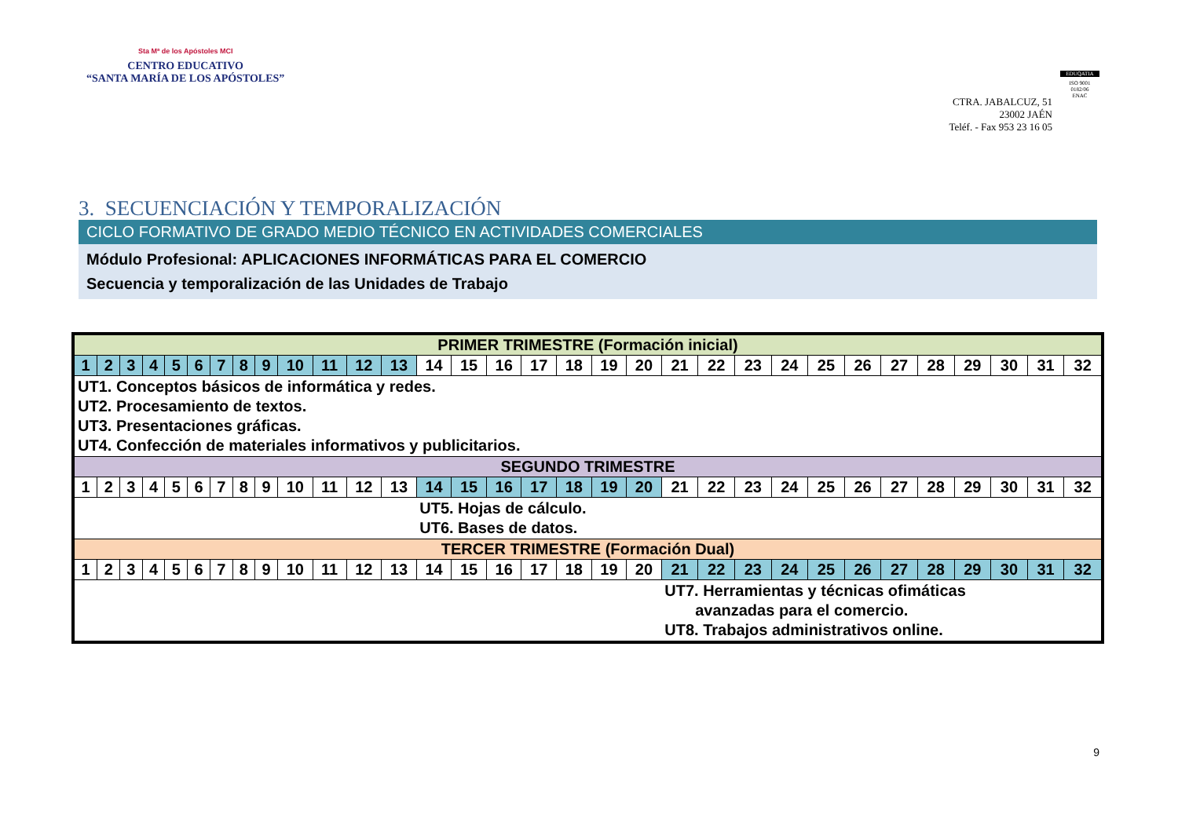Sta Mª de los Apóstoles MCI
CENTRO EDUCATIVO
“SANTA MARÍA DE LOS APÓSTOLES”
CTRA. JABALCUZ, 51
23002 JAÉN
Teléf. - Fax 953 23 16 05
EDUQATIA
ISO 9001
0182/06
ENAC
3. SECUENCIACIÓN Y TEMPORALIZACIÓN
CICLO FORMATIVO DE GRADO MEDIO TÉCNICO EN ACTIVIDADES COMERCIALES
Módulo Profesional: APLICACIONES INFORMÁTICAS PARA EL COMERCIO
Secuencia y temporalización de las Unidades de Trabajo
| PRIMER TRIMESTRE (Formación inicial) | | | | | | | | | | | | | | | | | | | | | | | | | | | | | | | |
| 1 | 2 | 3 | 4 | 5 | 6 | 7 | 8 | 9 | 10 | 11 | 12 | 13 | 14 | 15 | 16 | 17 | 18 | 19 | 20 | 21 | 22 | 23 | 24 | 25 | 26 | 27 | 28 | 29 | 30 | 31 | 32 |
| UT1. Conceptos básicos de informática y redes. UT2. Procesamiento de textos. UT3. Presentaciones gráficas. UT4. Confección de materiales informativos y publicitarios. | | | | | | | | | | | | | | | | | | | | | | | | | | | | | | | |
| SEGUNDO TRIMESTRE | | | | | | | | | | | | | | | | | | | | | | | | | | | | | | | |
| 1 | 2 | 3 | 4 | 5 | 6 | 7 | 8 | 9 | 10 | 11 | 12 | 13 | 14 | 15 | 16 | 17 | 18 | 19 | 20 | 21 | 22 | 23 | 24 | 25 | 26 | 27 | 28 | 29 | 30 | 31 | 32 |
| | | | | | | | | | | | | | UT5. Hojas de cálculo. UT6. Bases de datos. | | | | | | | | | | | | | | | | | | |
| TERCER TRIMESTRE (Formación Dual) | | | | | | | | | | | | | | | | | | | | | | | | | | | | | | | |
| 1 | 2 | 3 | 4 | 5 | 6 | 7 | 8 | 9 | 10 | 11 | 12 | 13 | 14 | 15 | 16 | 17 | 18 | 19 | 20 | 21 | 22 | 23 | 24 | 25 | 26 | 27 | 28 | 29 | 30 | 31 | 32 |
| | | | | | | | | | | | | | | | | | | | | UT7. Herramientas y técnicas ofimáticas avanzadas para el comercio. UT8. Trabajos administrativos online. | | | | | | | | | | | |
9